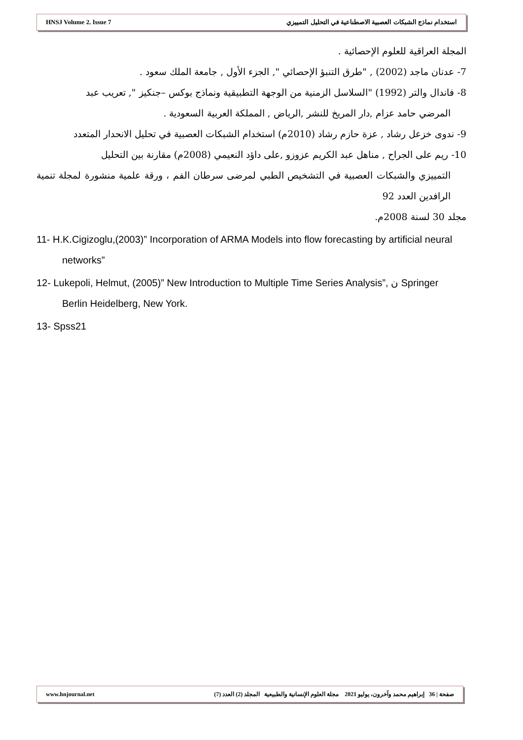HNSJ Volume 2. Issue 7 استخدام نماذج الشبكات العصبية الاصطناعية في التحليل التمييزي
المجلة العراقية للعلوم الإحصائية .
7- عدنان ماجد (2002) , "طرق التنبؤ الإحصائي ", الجزء الأول , جامعة الملك سعود .
8- فاندال والتر (1992) "السلاسل الزمنية من الوجهة التطبيقية ونماذج بوكس –جنكيز ", تعريب عبد
المرضي حامد عزام ,دار المريخ للنشر ,الرياض , المملكة العربية السعودية .
9- ندوى خزعل رشاد , عزة حازم رشاد (2010م) استخدام الشبكات العصبية في تحليل الانحدار المتعدد
10- ريم على الجراح , مناهل عبد الكريم عزوزو ,على داؤد النعيمي (2008م) مقارنة بين التحليل
التمييزي والشبكات العصبية في التشخيص الطبي لمرضى سرطان الفم ، ورقة علمية منشورة لمجلة تنمية الرافدين العدد 92
مجلد 30 لسنة 2008م.
11- H.K.Cigizoglu,(2003)” Incorporation of ARMA Models into flow forecasting by artificial neural networks”
12- Lukepoli, Helmut, (2005)” New Introduction to Multiple Time Series Analysis”, ن Springer Berlin Heidelberg, New York.
13- Spss21
www.hnjournal.net صفحة | 36 إبراهيم محمد وآخرون، يوليو 2021 مجلة العلوم الإنسانية والطبيعية المجلد (2) العدد (7)